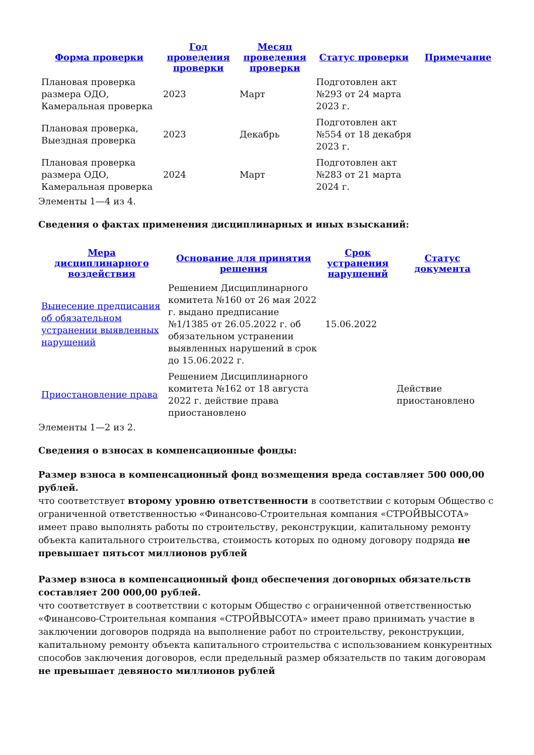| Форма проверки | Год проведения проверки | Месяц проведения проверки | Статус проверки | Примечание |
| --- | --- | --- | --- | --- |
| Плановая проверка размера ОДО, Камеральная проверка | 2023 | Март | Подготовлен акт №293 от 24 марта 2023 г. | |
| Плановая проверка, Выездная проверка | 2023 | Декабрь | Подготовлен акт №554 от 18 декабря 2023 г. | |
| Плановая проверка размера ОДО, Камеральная проверка | 2024 | Март | Подготовлен акт №283 от 21 марта 2024 г. | |
Элементы 1—4 из 4.
Сведения о фактах применения дисциплинарных и иных взысканий:
| Мера дисциплинарного воздействия | Основание для принятия решения | Срок устранения нарушений | Статус документа |
| --- | --- | --- | --- |
| Вынесение предписания об обязательном устранении выявленных нарушений | Решением Дисциплинарного комитета №160 от 26 мая 2022 г. выдано предписание №1/1385 от 26.05.2022 г. об обязательном устранении выявленных нарушений в срок до 15.06.2022 г. | 15.06.2022 | |
| Приостановление права | Решением Дисциплинарного комитета №162 от 18 августа 2022 г. действие права приостановлено | | Действие приостановлено |
Элементы 1—2 из 2.
Сведения о взносах в компенсационные фонды:
Размер взноса в компенсационный фонд возмещения вреда составляет 500 000,00 рублей.
что соответствует второму уровню ответственности в соответствии с которым Общество с ограниченной ответственностью «Финансово-Строительная компания «СТРОЙВЫСОТА» имеет право выполнять работы по строительству, реконструкции, капитальному ремонту объекта капитального строительства, стоимость которых по одному договору подряда не превышает пятьсот миллионов рублей
Размер взноса в компенсационный фонд обеспечения договорных обязательств составляет 200 000,00 рублей.
что соответствует в соответствии с которым Общество с ограниченной ответственностью «Финансово-Строительная компания «СТРОЙВЫСОТА» имеет право принимать участие в заключении договоров подряда на выполнение работ по строительству, реконструкции, капитальному ремонту объекта капитального строительства с использованием конкурентных способов заключения договоров, если предельный размер обязательств по таким договорам не превышает девяносто миллионов рублей